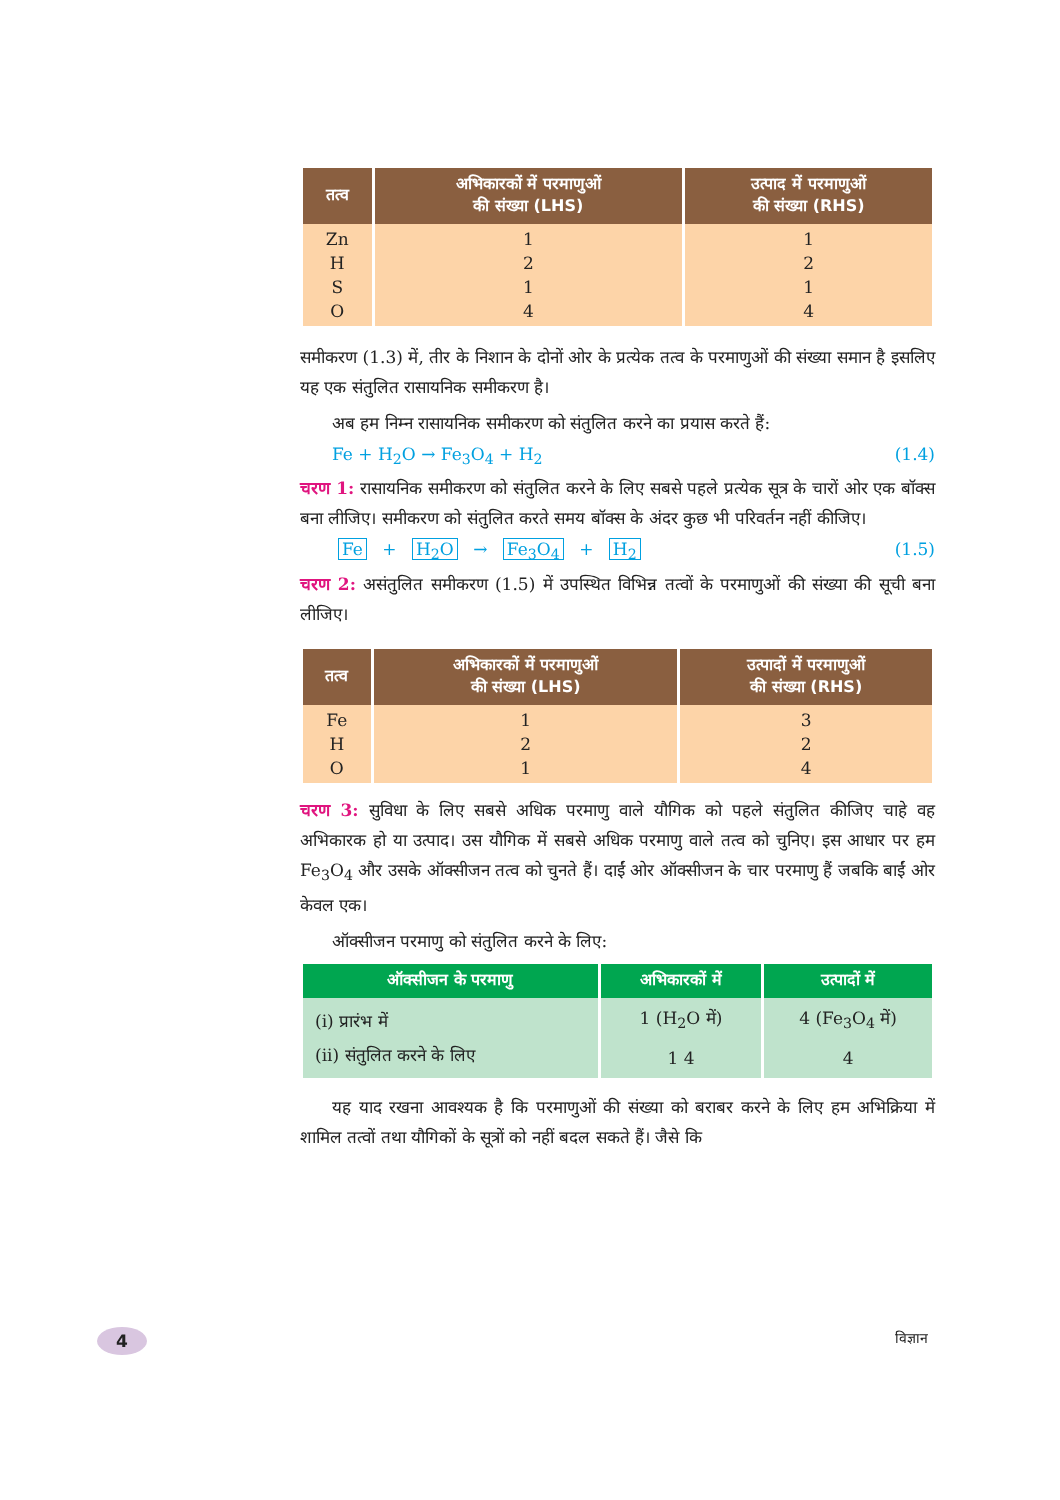| तत्व | अभिकारकों में परमाणुओं की संख्या (LHS) | उत्पाद में परमाणुओं की संख्या (RHS) |
| --- | --- | --- |
| Zn H S O | 1 2 1 4 | 1 2 1 4 |
समीकरण (1.3) में, तीर के निशान के दोनों ओर के प्रत्येक तत्व के परमाणुओं की संख्या समान है इसलिए यह एक संतुलित रासायनिक समीकरण है।
अब हम निम्न रासायनिक समीकरण को संतुलित करने का प्रयास करते हैं:
Fe + H<sub>2</sub>O → Fe<sub>3</sub>O<sub>4</sub> + H<sub>2</sub> (1.4)
चरण 1: रासायनिक समीकरण को संतुलित करने के लिए सबसे पहले प्रत्येक सूत्र के चारों ओर एक बॉक्स बना लीजिए। समीकरण को संतुलित करते समय बॉक्स के अंदर कुछ भी परिवर्तन नहीं कीजिए।
Fe + H<sub>2</sub>O → Fe<sub>3</sub>O<sub>4</sub> + H<sub>2</sub> (1.5)
चरण 2: असंतुलित समीकरण (1.5) में उपस्थित विभिन्न तत्वों के परमाणुओं की संख्या की सूची बना लीजिए।
| तत्व | अभिकारकों में परमाणुओं की संख्या (LHS) | उत्पादों में परमाणुओं की संख्या (RHS) |
| --- | --- | --- |
| Fe H O | 1 2 1 | 3 2 4 |
चरण 3: सुविधा के लिए सबसे अधिक परमाणु वाले यौगिक को पहले संतुलित कीजिए चाहे वह अभिकारक हो या उत्पाद। उस यौगिक में सबसे अधिक परमाणु वाले तत्व को चुनिए। इस आधार पर हम Fe<sub>3</sub>O<sub>4</sub> और उसके ऑक्सीजन तत्व को चुनते हैं। दाईं ओर ऑक्सीजन के चार परमाणु हैं जबकि बाईं ओर केवल एक।
ऑक्सीजन परमाणु को संतुलित करने के लिए:
| ऑक्सीजन के परमाणु | अभिकारकों में | उत्पादों में |
| --- | --- | --- |
| (i) प्रारंभ में (ii) संतुलित करने के लिए | 1 (H<sub>2</sub>O में) 1 4 | 4 (Fe<sub>3</sub>O<sub>4</sub> में) 4 |
यह याद रखना आवश्यक है कि परमाणुओं की संख्या को बराबर करने के लिए हम अभिक्रिया में शामिल तत्वों तथा यौगिकों के सूत्रों को नहीं बदल सकते हैं। जैसे कि
4 विज्ञान